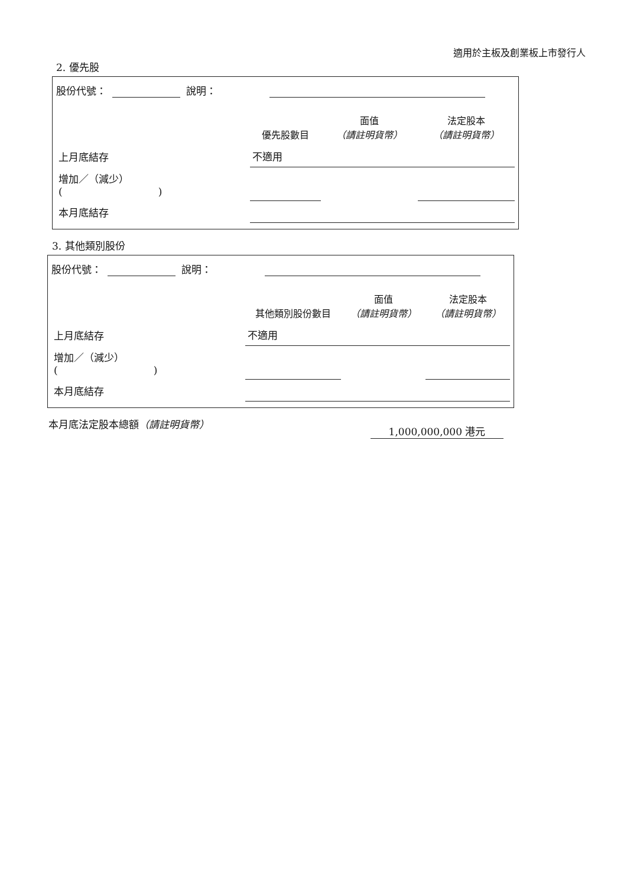適用於主板及創業板上市發行人
2. 優先股
股份代號： 說明：
| | 優先股數目 | 面值 （請註明貨幣） | 法定股本 （請註明貨幣） |
| --- | --- | --- | --- |
| 上月底結存 | 不適用 | | |
| 增加／（減少） ( ) | | | |
| 本月底結存 | | | |
3. 其他類別股份
股份代號： 說明：
| | 其他類別股份數目 | 面值 （請註明貨幣） | 法定股本 （請註明貨幣） |
| --- | --- | --- | --- |
| 上月底結存 | 不適用 | | |
| 增加／（減少） ( ) | | | |
| 本月底結存 | | | |
本月底法定股本總額（請註明貨幣） 1,000,000,000 港元